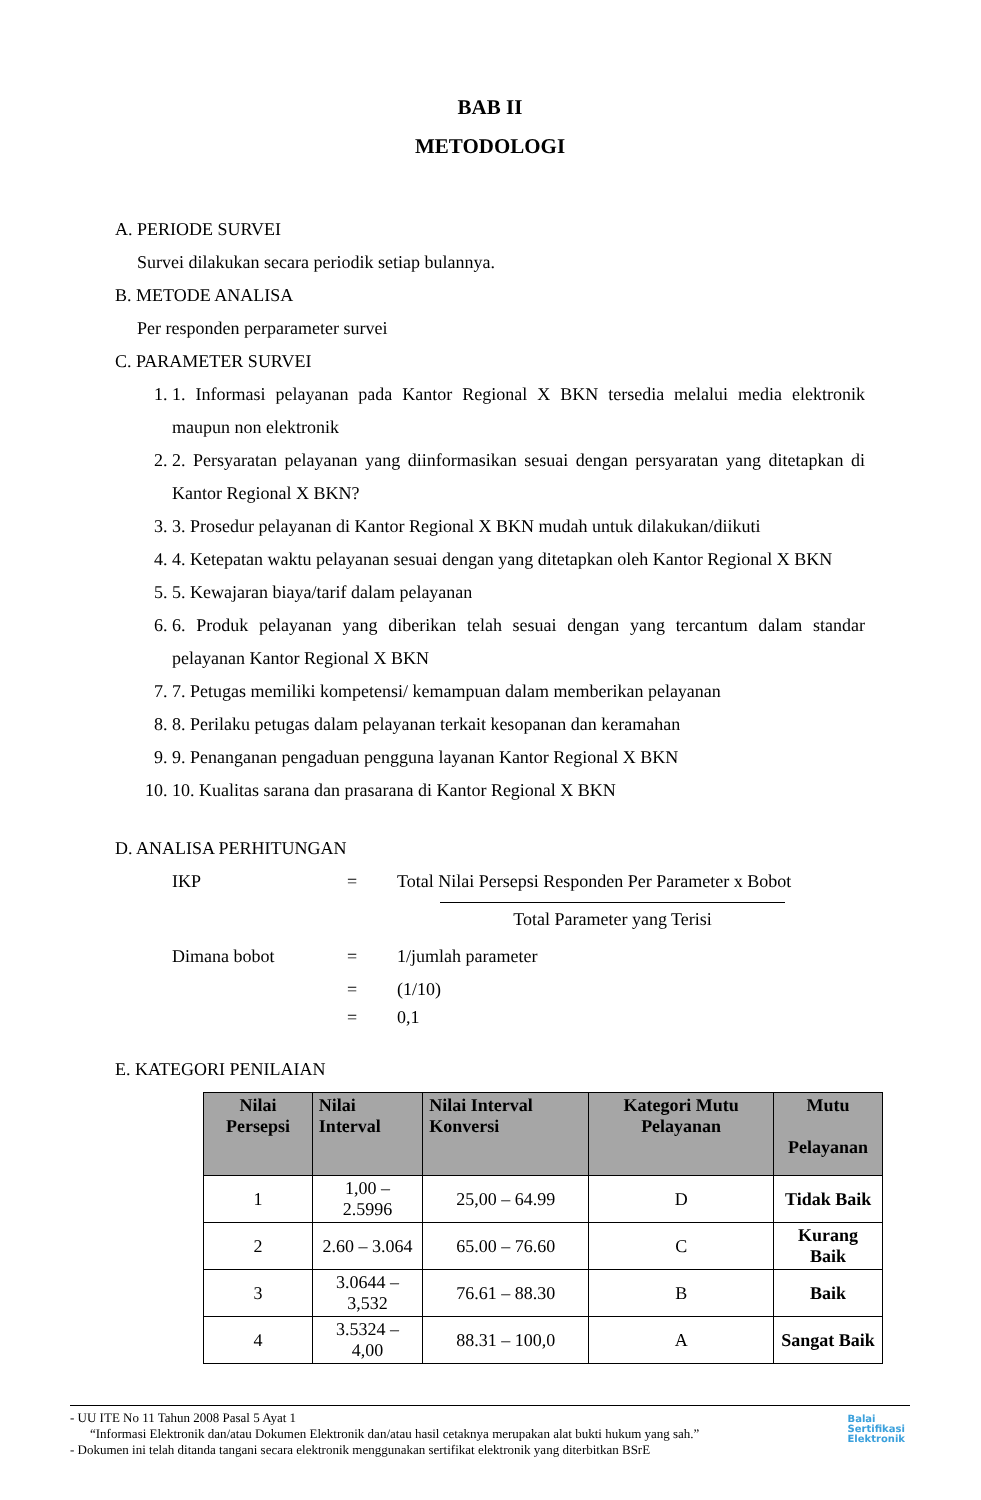BAB II
METODOLOGI
A. PERIODE SURVEI
Survei dilakukan secara periodik setiap bulannya.
B. METODE ANALISA
Per responden perparameter survei
C. PARAMETER SURVEI
1. 1. Informasi pelayanan pada Kantor Regional X BKN tersedia melalui media elektronik maupun non elektronik
2. 2. Persyaratan pelayanan yang diinformasikan sesuai dengan persyaratan yang ditetapkan di Kantor Regional X BKN?
3. 3. Prosedur pelayanan di Kantor Regional X BKN mudah untuk dilakukan/diikuti
4. 4. Ketepatan waktu pelayanan sesuai dengan yang ditetapkan oleh Kantor Regional X BKN
5. 5. Kewajaran biaya/tarif dalam pelayanan
6. 6. Produk pelayanan yang diberikan telah sesuai dengan yang tercantum dalam standar pelayanan Kantor Regional X BKN
7. 7. Petugas memiliki kompetensi/ kemampuan dalam memberikan pelayanan
8. 8. Perilaku petugas dalam pelayanan terkait kesopanan dan keramahan
9. 9. Penanganan pengaduan pengguna layanan Kantor Regional X BKN
10. 10. Kualitas sarana dan prasarana di Kantor Regional X BKN
D. ANALISA PERHITUNGAN
IKP = Total Nilai Persepsi Responden Per Parameter x Bobot
Total Parameter yang Terisi
Dimana bobot = 1/jumlah parameter
= (1/10)
= 0,1
E. KATEGORI PENILAIAN
| Nilai Persepsi | Nilai Interval | Nilai Interval Konversi | Kategori Mutu Pelayanan | Mutu Pelayanan |
| --- | --- | --- | --- | --- |
| 1 | 1,00 – 2.5996 | 25,00 – 64.99 | D | Tidak Baik |
| 2 | 2.60 – 3.064 | 65.00 – 76.60 | C | Kurang Baik |
| 3 | 3.0644 – 3,532 | 76.61 – 88.30 | B | Baik |
| 4 | 3.5324 – 4,00 | 88.31 – 100,0 | A | Sangat Baik |
- UU ITE No 11 Tahun 2008 Pasal 5 Ayat 1
“Informasi Elektronik dan/atau Dokumen Elektronik dan/atau hasil cetaknya merupakan alat bukti hukum yang sah.”
- Dokumen ini telah ditanda tangani secara elektronik menggunakan sertifikat elektronik yang diterbitkan BSrE
Balai
Sertifikasi
Elektronik